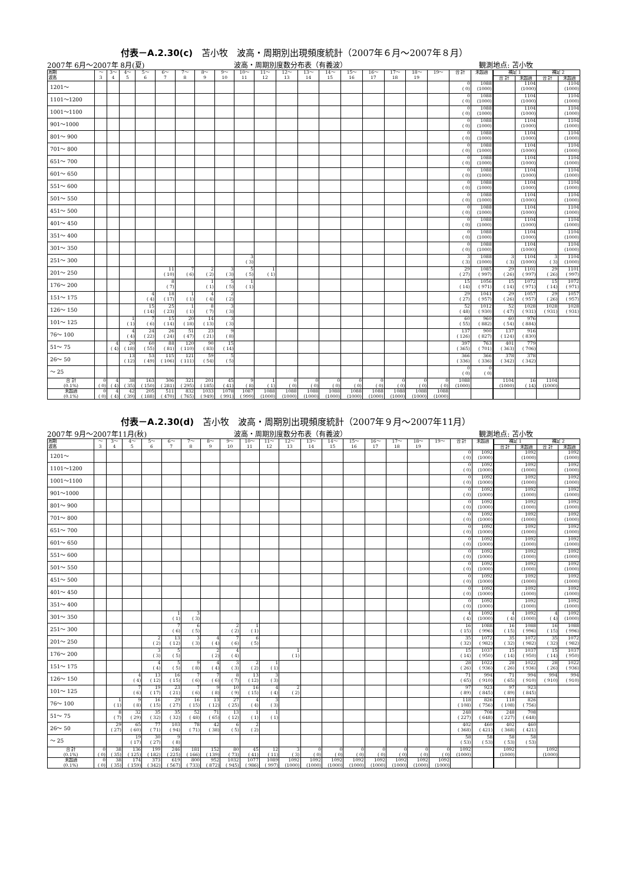付表－A.2.30(c)　苫小牧　波高・周期別出現頻度統計（2007年６月～2007年８月）
2007年 6月～2007年 8月(夏) 波高・周期別度数分布表（有義波） 観測地点: 苫小牧
| 周期 波高 | ～ 3 | 3～ 4 | 4～ 5 | 5～ 6 | 6～ 7 | 7～ 8 | 8～ 9 | 9～ 10 | 10～ 11 | 11～ 12 | 12～ 13 | 13～ 14 | 14～ 15 | 15～ 16 | 16～ 17 | 17～ 18 | 18～ 19 | 19～ | 合 計 | 未超過 | 補足 1 | | 補足 2 | |
| --- | --- | --- | --- | --- | --- | --- | --- | --- | --- | --- | --- | --- | --- | --- | --- | --- | --- | --- | --- | --- | --- | --- | --- | --- |
| | | | | | | | | | | | | | | | | | | | | | 合 計 | 未超過 | 合 計 | 未超過 |
| 1201～ | | | | | | | | | | | | | | | | | | | 0 ( 0) | 1088 (1000) | | 1104 (1000) | | 1104 (1000) |
| 1101～1200 | | | | | | | | | | | | | | | | | | | 0 ( 0) | 1088 (1000) | | 1104 (1000) | | 1104 (1000) |
| 1001～1100 | | | | | | | | | | | | | | | | | | | 0 ( 0) | 1088 (1000) | | 1104 (1000) | | 1104 (1000) |
| 901～1000 | | | | | | | | | | | | | | | | | | | 0 ( 0) | 1088 (1000) | | 1104 (1000) | | 1104 (1000) |
| 801～ 900 | | | | | | | | | | | | | | | | | | | 0 ( 0) | 1088 (1000) | | 1104 (1000) | | 1104 (1000) |
| 701～ 800 | | | | | | | | | | | | | | | | | | | 0 ( 0) | 1088 (1000) | | 1104 (1000) | | 1104 (1000) |
| 651～ 700 | | | | | | | | | | | | | | | | | | | 0 ( 0) | 1088 (1000) | | 1104 (1000) | | 1104 (1000) |
| 601～ 650 | | | | | | | | | | | | | | | | | | | 0 ( 0) | 1088 (1000) | | 1104 (1000) | | 1104 (1000) |
| 551～ 600 | | | | | | | | | | | | | | | | | | | 0 ( 0) | 1088 (1000) | | 1104 (1000) | | 1104 (1000) |
| 501～ 550 | | | | | | | | | | | | | | | | | | | 0 ( 0) | 1088 (1000) | | 1104 (1000) | | 1104 (1000) |
| 451～ 500 | | | | | | | | | | | | | | | | | | | 0 ( 0) | 1088 (1000) | | 1104 (1000) | | 1104 (1000) |
| 401～ 450 | | | | | | | | | | | | | | | | | | | 0 ( 0) | 1088 (1000) | | 1104 (1000) | | 1104 (1000) |
| 351～ 400 | | | | | | | | | | | | | | | | | | | 0 ( 0) | 1088 (1000) | | 1104 (1000) | | 1104 (1000) |
| 301～ 350 | | | | | | | | | | | | | | | | | | | 0 ( 0) | 1088 (1000) | | 1104 (1000) | | 1104 (1000) |
| 251～ 300 | | | | | | | | | 3 ( 3) | | | | | | | | | | 3 ( 3) | 1088 (1000) | 3 ( 3) | 1104 (1000) | 3 ( 3) | 1104 (1000) |
| 201～ 250 | | | | | 11 ( 10) | 7 ( 6) | 2 ( 2) | 3 ( 3) | 5 ( 5) | 1 ( 1) | | | | | | | | | 29 ( 27) | 1085 ( 997) | 29 ( 26) | 1101 ( 997) | 29 ( 26) | 1101 ( 997) |
| 176～ 200 | | | | | 8 ( 7) | | 1 ( 1) | 5 ( 5) | 1 ( 1) | | | | | | | | | | 15 ( 14) | 1056 ( 971) | 15 ( 14) | 1072 ( 971) | 15 ( 14) | 1072 ( 971) |
| 151～ 175 | | | | 4 ( 4) | 18 ( 17) | 1 ( 1) | 4 ( 4) | 2 ( 2) | | | | | | | | | | | 29 ( 27) | 1041 ( 957) | 29 ( 26) | 1057 ( 957) | 29 ( 26) | 1057 ( 957) |
| 126～ 150 | | | | 15 ( 14) | 25 ( 23) | 1 ( 1) | 8 ( 7) | 3 ( 3) | | | | | | | | | | | 52 ( 48) | 1012 ( 930) | 52 ( 47) | 1028 ( 931) | 1028 ( 931) | 1028 ( 931) |
| 101～ 125 | | | 1 ( 1) | 7 ( 6) | 15 ( 14) | 20 ( 18) | 14 ( 13) | 3 ( 3) | | | | | | | | | | | 60 ( 55) | 960 ( 882) | 60 ( 54) | 976 ( 884) | | |
| 76～ 100 | | | 4 ( 4) | 24 ( 22) | 26 ( 24) | 51 ( 47) | 23 ( 21) | 9 ( 8) | | | | | | | | | | | 137 ( 126) | 900 ( 827) | 137 ( 124) | 916 ( 830) | | |
| 51～ 75 | | 4 ( 4) | 20 ( 18) | 60 ( 55) | 88 ( 81) | 120 ( 110) | 90 ( 83) | 15 ( 14) | | | | | | | | | | | 397 ( 365) | 763 ( 701) | 401 ( 363) | 779 ( 706) | | |
| 26～ 50 | | | 13 ( 12) | 53 ( 49) | 115 ( 106) | 121 ( 111) | 59 ( 54) | 5 ( 5) | | | | | | | | | | | 366 ( 336) | 366 ( 336) | 378 ( 342) | 378 ( 342) | | |
| ～ 25 | | | | | | | | | | | | | | | | | | | 0 ( 0) | 0 ( 0) | | | | |
| 合 計 (0.1%) | 0 ( 0) | 4 ( 4) | 38 ( 35) | 163 ( 150) | 306 ( 281) | 321 ( 295) | 201 ( 185) | 45 ( 41) | 9 ( 8) | 1 ( 1) | 0 ( 0) | 0 ( 0) | 0 ( 0) | 0 ( 0) | 0 ( 0) | 0 ( 0) | 0 ( 0) | 0 ( 0) | 1088 (1000) | | 1104 (1000) | 16 ( 14) | 1104 (1000) | |
| 未超過 (0.1%) | 0 ( 0) | 4 ( 4) | 42 ( 39) | 205 ( 188) | 511 ( 470) | 832 ( 765) | 1033 ( 949) | 1078 ( 991) | 1087 ( 999) | 1088 (1000) | 1088 (1000) | 1088 (1000) | 1088 (1000) | 1088 (1000) | 1088 (1000) | 1088 (1000) | 1088 (1000) | 1088 (1000) | | | | | | |
付表－A.2.30(d)　苫小牧　波高・周期別出現頻度統計（2007年９月～2007年11月）
2007年 9月～2007年11月(秋) 波高・周期別度数分布表（有義波） 観測地点: 苫小牧
| 周期 波高 | ～ 3 | 3～ 4 | 4～ 5 | 5～ 6 | 6～ 7 | 7～ 8 | 8～ 9 | 9～ 10 | 10～ 11 | 11～ 12 | 12～ 13 | 13～ 14 | 14～ 15 | 15～ 16 | 16～ 17 | 17～ 18 | 18～ 19 | 19～ | 合 計 | 未超過 | 補足 1 | | 補足 2 | |
| --- | --- | --- | --- | --- | --- | --- | --- | --- | --- | --- | --- | --- | --- | --- | --- | --- | --- | --- | --- | --- | --- | --- | --- | --- |
| | | | | | | | | | | | | | | | | | | | | | 合 計 | 未超過 | 合 計 | 未超過 |
| 1201～ | | | | | | | | | | | | | | | | | | | 0 ( 0) | 1092 (1000) | | 1092 (1000) | | 1092 (1000) |
| 1101～1200 | | | | | | | | | | | | | | | | | | | 0 ( 0) | 1092 (1000) | | 1092 (1000) | | 1092 (1000) |
| 1001～1100 | | | | | | | | | | | | | | | | | | | 0 ( 0) | 1092 (1000) | | 1092 (1000) | | 1092 (1000) |
| 901～1000 | | | | | | | | | | | | | | | | | | | 0 ( 0) | 1092 (1000) | | 1092 (1000) | | 1092 (1000) |
| 801～ 900 | | | | | | | | | | | | | | | | | | | 0 ( 0) | 1092 (1000) | | 1092 (1000) | | 1092 (1000) |
| 701～ 800 | | | | | | | | | | | | | | | | | | | 0 ( 0) | 1092 (1000) | | 1092 (1000) | | 1092 (1000) |
| 651～ 700 | | | | | | | | | | | | | | | | | | | 0 ( 0) | 1092 (1000) | | 1092 (1000) | | 1092 (1000) |
| 601～ 650 | | | | | | | | | | | | | | | | | | | 0 ( 0) | 1092 (1000) | | 1092 (1000) | | 1092 (1000) |
| 551～ 600 | | | | | | | | | | | | | | | | | | | 0 ( 0) | 1092 (1000) | | 1092 (1000) | | 1092 (1000) |
| 501～ 550 | | | | | | | | | | | | | | | | | | | 0 ( 0) | 1092 (1000) | | 1092 (1000) | | 1092 (1000) |
| 451～ 500 | | | | | | | | | | | | | | | | | | | 0 ( 0) | 1092 (1000) | | 1092 (1000) | | 1092 (1000) |
| 401～ 450 | | | | | | | | | | | | | | | | | | | 0 ( 0) | 1092 (1000) | | 1092 (1000) | | 1092 (1000) |
| 351～ 400 | | | | | | | | | | | | | | | | | | | 0 ( 0) | 1092 (1000) | | 1092 (1000) | | 1092 (1000) |
| 301～ 350 | | | | | 1 ( 1) | 3 ( 3) | | | | | | | | | | | | | 4 ( 4) | 1092 (1000) | 4 ( 4) | 1092 (1000) | 4 ( 4) | 1092 (1000) |
| 251～ 300 | | | | | 7 ( 6) | 6 ( 5) | | 2 ( 2) | 1 ( 1) | | | | | | | | | | 16 ( 15) | 1088 ( 996) | 16 ( 15) | 1088 ( 996) | 16 ( 15) | 1088 ( 996) |
| 201～ 250 | | | | 2 ( 2) | 13 ( 12) | 3 ( 3) | 4 ( 4) | 7 ( 6) | 6 ( 5) | | | | | | | | | | 35 ( 32) | 1072 ( 982) | 35 ( 32) | 1072 ( 982) | 35 ( 32) | 1072 ( 982) |
| 176～ 200 | | | | 3 ( 3) | 5 ( 5) | | 2 ( 2) | 4 ( 4) | | | 1 ( 1) | | | | | | | | 15 ( 14) | 1037 ( 950) | 15 ( 14) | 1037 ( 950) | 15 ( 14) | 1037 ( 950) |
| 151～ 175 | | | | 4 ( 4) | 5 ( 5) | 9 ( 8) | 4 ( 4) | 3 ( 3) | 2 ( 2) | 1 ( 1) | | | | | | | | | 28 ( 26) | 1022 ( 936) | 28 ( 26) | 1022 ( 936) | 28 ( 26) | 1022 ( 936) |
| 126～ 150 | | | 4 ( 4) | 13 ( 12) | 16 ( 15) | 7 ( 6) | 7 ( 6) | 8 ( 7) | 13 ( 12) | 3 ( 3) | | | | | | | | | 71 ( 65) | 994 ( 910) | 71 ( 65) | 994 ( 910) | 994 ( 910) | 994 ( 910) |
| 101～ 125 | | | 7 ( 6) | 19 ( 17) | 23 ( 21) | 7 ( 6) | 9 ( 8) | 10 ( 9) | 16 ( 15) | 4 ( 4) | 2 ( 2) | | | | | | | | 97 ( 89) | 923 ( 845) | 97 ( 89) | 923 ( 845) | | |
| 76～ 100 | | 1 ( 1) | 9 ( 8) | 16 ( 15) | 29 ( 27) | 16 ( 15) | 13 ( 12) | 27 ( 25) | 4 ( 4) | 3 ( 3) | | | | | | | | | 118 ( 108) | 826 ( 756) | 118 ( 108) | 826 ( 756) | | |
| 51～ 75 | | 8 ( 7) | 32 ( 29) | 35 ( 32) | 35 ( 32) | 52 ( 48) | 71 ( 65) | 13 ( 12) | 1 ( 1) | 1 ( 1) | | | | | | | | | 248 ( 227) | 708 ( 648) | 248 ( 227) | 708 ( 648) | | |
| 26～ 50 | | 29 ( 27) | 65 ( 60) | 77 ( 71) | 103 ( 94) | 78 ( 71) | 42 ( 38) | 6 ( 5) | 2 ( 2) | | | | | | | | | | 402 ( 368) | 460 ( 421) | 402 ( 368) | 460 ( 421) | | |
| ～ 25 | | | 19 ( 17) | 30 ( 27) | 9 ( 8) | | | | | | | | | | | | | | 58 ( 53) | 58 ( 53) | 58 ( 53) | 58 ( 53) | | |
| 合 計 (0.1%) | 0 ( 0) | 38 ( 35) | 136 ( 125) | 199 ( 182) | 246 ( 225) | 181 ( 166) | 152 ( 139) | 80 ( 73) | 45 ( 41) | 12 ( 11) | 3 ( 3) | 0 ( 0) | 0 ( 0) | 0 ( 0) | 0 ( 0) | 0 ( 0) | 0 ( 0) | 0 ( 0) | 1092 (1000) | | 1092 (1000) | | 1092 (1000) | |
| 未超過 (0.1%) | 0 ( 0) | 38 ( 35) | 174 ( 159) | 373 ( 342) | 619 ( 567) | 800 ( 733) | 952 ( 872) | 1032 ( 945) | 1077 ( 986) | 1089 ( 997) | 1092 (1000) | 1092 (1000) | 1092 (1000) | 1092 (1000) | 1092 (1000) | 1092 (1000) | 1092 (1000) | 1092 (1000) | | | | | | |